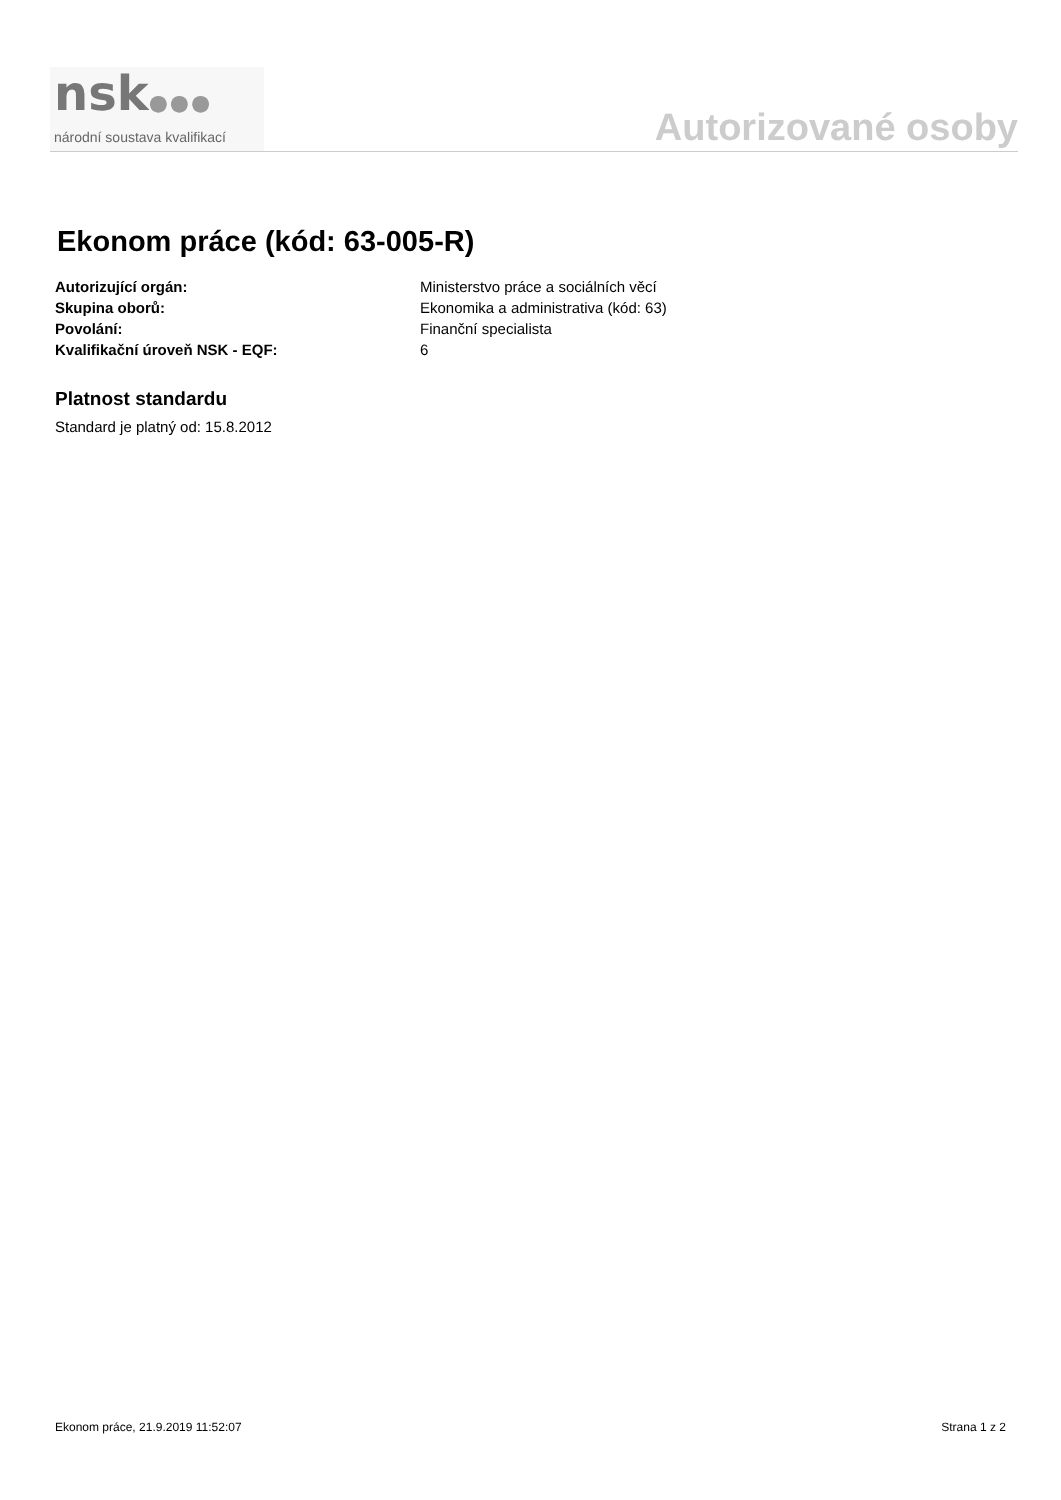nsk●●●
národní soustava kvalifikací
Autorizované osoby
Ekonom práce (kód: 63-005-R)
Autorizující orgán: Ministerstvo práce a sociálních věcí
Skupina oborů: Ekonomika a administrativa (kód: 63)
Povolání: Finanční specialista
Kvalifikační úroveň NSK - EQF: 6
Platnost standardu
Standard je platný od: 15.8.2012
Ekonom práce, 21.9.2019 11:52:07 Strana 1 z 2